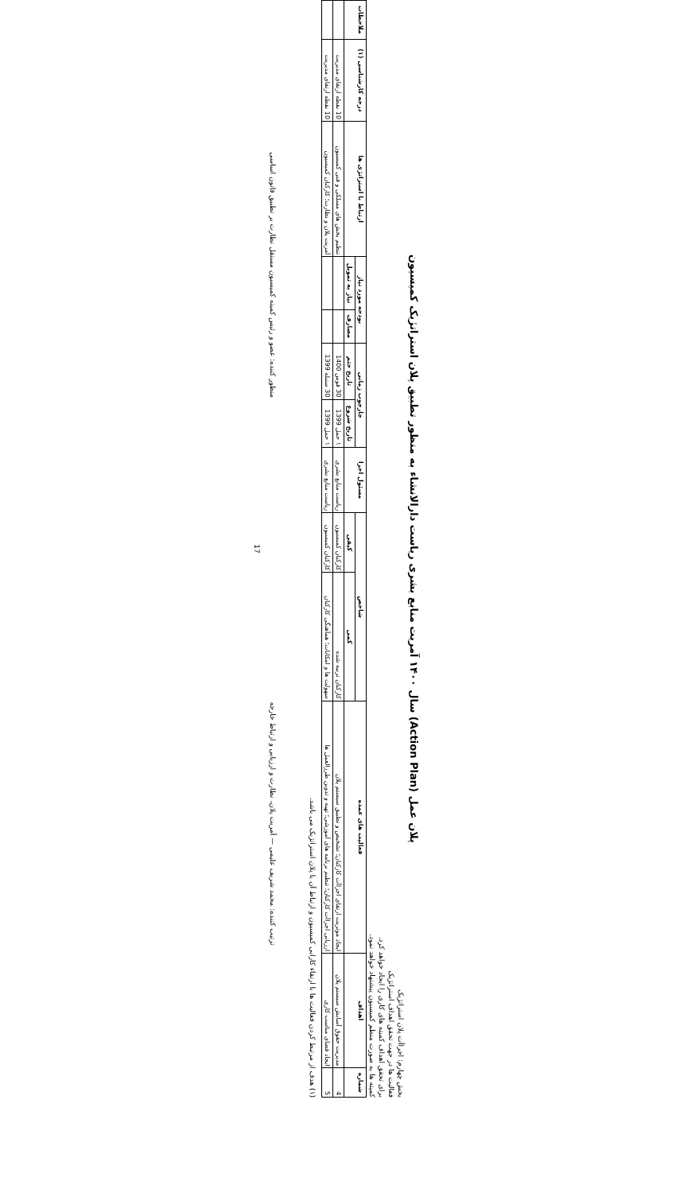پلان عمل (Action Plan) سال ۱۴۰۰ آمریت منابع بشری ریاست دارالانشاء به منظور تطبیق پلان استراتژیک کمیسیون
بخش چهارم: اجراآت پلان استراتژیک
فعالیت ها در جهت تحقق اهداف استراتژیک
برای تحقق اهداف کمیته های کاری را ایجاد خواهد کرد.
کمیته ها به صورت منظم کمیسیون پیشنهاد خواهد نمود.
| شماره | اهداف | فعالیت های عمده | شاخص | | مسئول اجرا | چارچوب زمانی | | بودجه مورد نیاز | | ارتباط با استراتژی ها | درجه کارشناسی (۱) | ملاحظات |
| --- | --- | --- | --- | --- | --- | --- | --- | --- | --- | --- | --- | --- |
| | | | کمی | کیفی | | تاریخ شروع | تاریخ ختم | مصارف | نیاز به تمویل | | | |
| 4 | مدیریت حقوق آسایش سیستم پلان | ایجاد موثریت ارتقای اجراآت کارکنان؛ تشخیص و تطبیق سیستم پلان | کارکنان تربیه شده | کارکنان کمیسیون | ریاست منابع بشری | ۱ حمل 1399 | 30 قوس 1400 | | | تنظیم بخش های مسلکی و فنی کمیسیون | 10 نقطه ارتقای مدیریت | |
| 5 | ایجاد فضای مناسب کاری | ارزیابی اجراآت کارکنان؛ تنظیم برنامه های آموزشی؛ تهیه و تدوین طرزالعمل ها | سهولت ها و امکانات؛ همآهنگی کارکنان | کارکنان کمیسیون | ریاست منابع بشری | ۱ حمل 1399 | 30 سنبله 1399 | | | آمریت پلان و نظارت؛ کارکنان کمیسیون | 10 نقطه ارتقای مدیریت | |
(۱) هدف از مرتبط کردن فعالیت ها با ارتقاء کارایی کمیسیون و ارتباط آن با پلان استراتژیک می باشد.
ترتیب کننده: محمد شریف علیمی — آمریت پلان، نظارت و ارزیابی و ارتباط خارجه
منظور کننده: عضو و رئیس کمیته کمیسیون مستقل نظارت بر تطبیق قانون اساسی
17